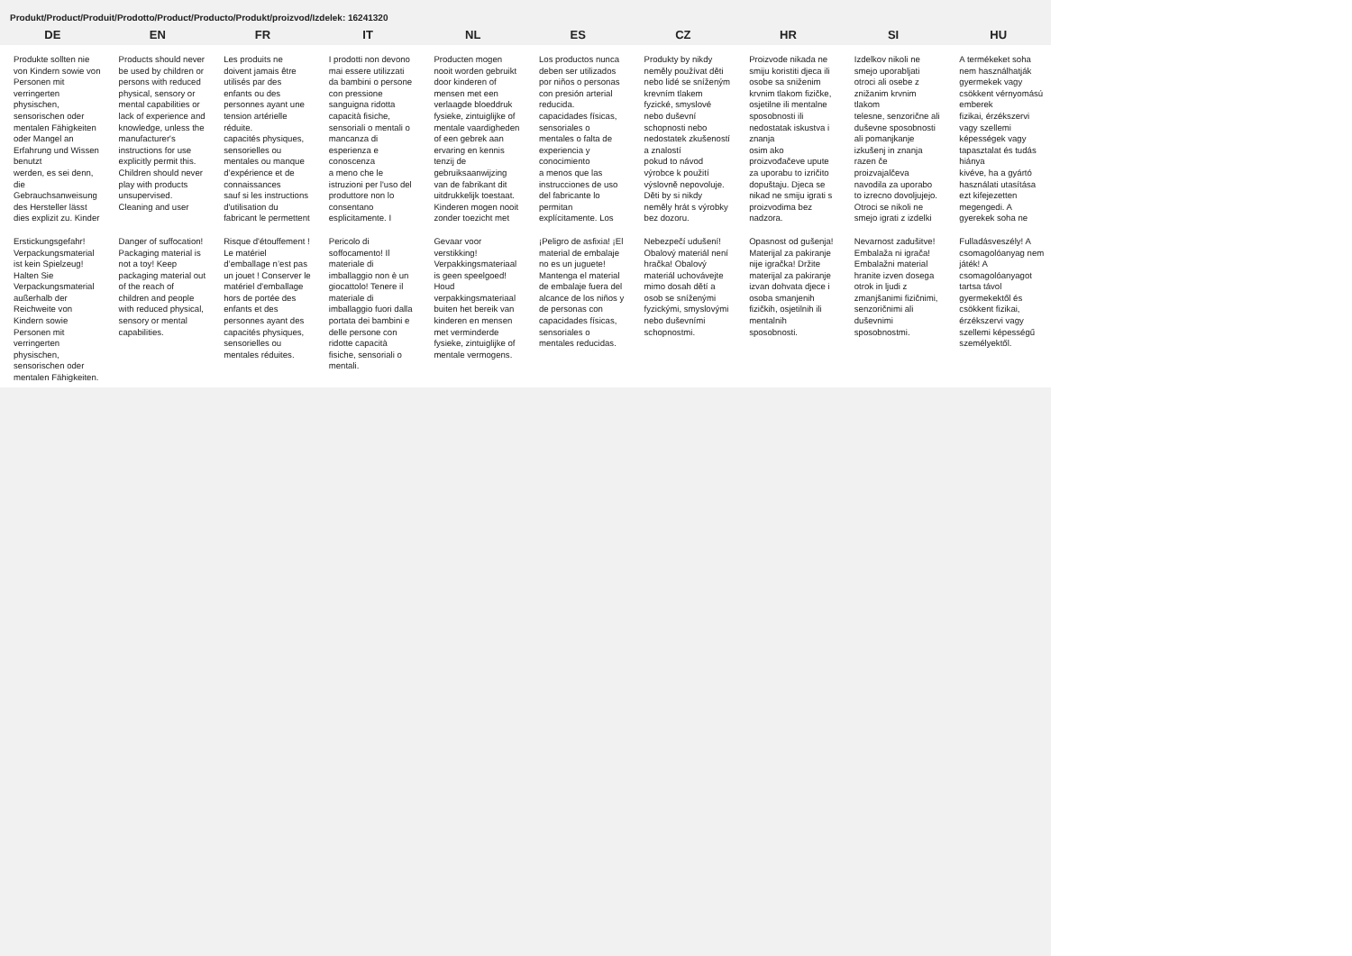Produkt/Product/Produit/Prodotto/Product/Producto/Produkt/proizvod/Izdelek: 16241320
| DE | EN | FR | IT | NL | ES | CZ | HR | SI | HU |
| --- | --- | --- | --- | --- | --- | --- | --- | --- | --- |
| Produkte sollten nie von Kindern sowie von Personen mit verringerten physischen, sensorischen oder mentalen Fähigkeiten oder Mangel an Erfahrung und Wissen benutzt werden, es sei denn, die Gebrauchsanweisung des Hersteller lässt dies explizit zu. Kinder | Products should never be used by children or persons with reduced physical, sensory or mental capabilities or lack of experience and knowledge, unless the manufacturer's instructions for use explicitly permit this. Children should never play with products unsupervised. Cleaning and user | Les produits ne doivent jamais être utilisés par des enfants ou des personnes ayant une tension artérielle réduite. capacités physiques, sensorielles ou mentales ou manque d’expérience et de connaissances sauf si les instructions d'utilisation du fabricant le permettent | I prodotti non devono mai essere utilizzati da bambini o persone con pressione sanguigna ridotta capacità fisiche, sensoriali o mentali o mancanza di esperienza e conoscenza a meno che le istruzioni per l'uso del produttore non lo consentano esplicitamente. I | Producten mogen nooit worden gebruikt door kinderen of mensen met een verlaagde bloeddruk fysieke, zintuiglijke of mentale vaardigheden of een gebrek aan ervaring en kennis tenzij de gebruiksaanwijzing van de fabrikant dit uitdrukkelijk toestaat. Kinderen mogen nooit zonder toezicht met | Los productos nunca deben ser utilizados por niños o personas con presión arterial reducida. capacidades físicas, sensoriales o mentales o falta de experiencia y conocimiento a menos que las instrucciones de uso del fabricante lo permitan explícitamente. Los | Produkty by nikdy neměly používat děti nebo lidé se sníženým krevním tlakem fyzické, smyslové nebo duševní schopnosti nebo nedostatek zkušeností a znalostí pokud to návod výrobce k použití výslovně nepovoluje. Děti by si nikdy neměly hrát s výrobky bez dozoru. | Proizvode nikada ne smiju koristiti djeca ili osobe sa sniženim krvnim tlakom fizičke, osjetilne ili mentalne sposobnosti ili nedostatak iskustva i znanja osim ako proizvođačeve upute za uporabu to izričito dopuštaju. Djeca se nikad ne smiju igrati s proizvodima bez nadzora. | Izdelkov nikoli ne smejo uporabljati otroci ali osebe z znižanim krvnim tlakom telesne, senzorične ali duševne sposobnosti ali pomanjkanje izkušenj in znanja razen če proizvajalčeva navodila za uporabo to izrecno dovoljujejo. Otroci se nikoli ne smejo igrati z izdelki | A termékeket soha nem használhatják gyermekek vagy csökkent vérnyomású emberek fizikai, érzékszervi vagy szellemi képességek vagy tapasztalat és tudás hiánya kivéve, ha a gyártó használati utasítása ezt kifejezetten megengedi. A gyerekek soha ne |
| Erstickungsgefahr! Verpackungsmaterial ist kein Spielzeug! Halten Sie Verpackungsmaterial außerhalb der Reichweite von Kindern sowie Personen mit verringerten physischen, sensorischen oder mentalen Fähigkeiten. | Danger of suffocation! Packaging material is not a toy! Keep packaging material out of the reach of children and people with reduced physical, sensory or mental capabilities. | Risque d'étouffement ! Le matériel d’emballage n’est pas un jouet ! Conserver le matériel d'emballage hors de portée des enfants et des personnes ayant des capacités physiques, sensorielles ou mentales réduites. | Pericolo di soffocamento! Il materiale di imballaggio non è un giocattolo! Tenere il materiale di imballaggio fuori dalla portata dei bambini e delle persone con ridotte capacità fisiche, sensoriali o mentali. | Gevaar voor verstikking! Verpakkingsmateriaal is geen speelgoed! Houd verpakkingsmateriaal buiten het bereik van kinderen en mensen met verminderde fysieke, zintuiglijke of mentale vermogens. | ¡Peligro de asfixia! ¡El material de embalaje no es un juguete! Mantenga el material de embalaje fuera del alcance de los niños y de personas con capacidades físicas, sensoriales o mentales reducidas. | Nebezpečí udušení! Obalový materiál není hračka! Obalový materiál uchovávejte mimo dosah dětí a osob se sníženými fyzickými, smyslovými nebo duševními schopnostmi. | Opasnost od gušenja! Materijal za pakiranje nije igračka! Držite materijal za pakiranje izvan dohvata djece i osoba smanjenih fizičkih, osjetilnih ili mentalnih sposobnosti. | Nevarnost zadušitve! Embalaža ni igrača! Embalažni material hranite izven dosega otrok in ljudi z zmanjšanimi fizičnimi, senzoričnimi ali duševnimi sposobnostmi. | Fulladásveszély! A csomagolóanyag nem játék! A csomagolóanyagot tartsa távol gyermekektől és csökkent fizikai, érzékszervi vagy szellemi képességű személyektől. |